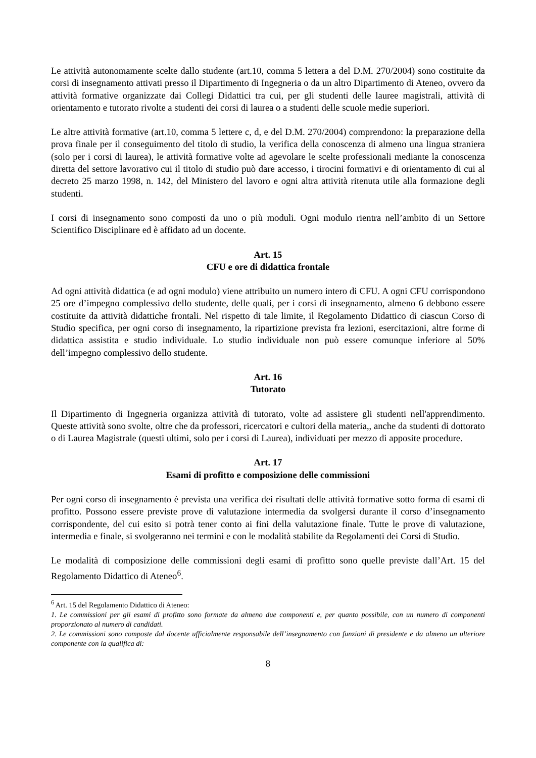Le attività autonomamente scelte dallo studente (art.10, comma 5 lettera a del D.M. 270/2004) sono costituite da corsi di insegnamento attivati presso il Dipartimento di Ingegneria o da un altro Dipartimento di Ateneo, ovvero da attività formative organizzate dai Collegi Didattici tra cui, per gli studenti delle lauree magistrali, attività di orientamento e tutorato rivolte a studenti dei corsi di laurea o a studenti delle scuole medie superiori.
Le altre attività formative (art.10, comma 5 lettere c, d, e del D.M. 270/2004) comprendono: la preparazione della prova finale per il conseguimento del titolo di studio, la verifica della conoscenza di almeno una lingua straniera (solo per i corsi di laurea), le attività formative volte ad agevolare le scelte professionali mediante la conoscenza diretta del settore lavorativo cui il titolo di studio può dare accesso, i tirocini formativi e di orientamento di cui al decreto 25 marzo 1998, n. 142, del Ministero del lavoro e ogni altra attività ritenuta utile alla formazione degli studenti.
I corsi di insegnamento sono composti da uno o più moduli. Ogni modulo rientra nell’ambito di un Settore Scientifico Disciplinare ed è affidato ad un docente.
Art. 15
CFU e ore di didattica frontale
Ad ogni attività didattica (e ad ogni modulo) viene attribuito un numero intero di CFU. A ogni CFU corrispondono 25 ore d’impegno complessivo dello studente, delle quali, per i corsi di insegnamento, almeno 6 debbono essere costituite da attività didattiche frontali. Nel rispetto di tale limite, il Regolamento Didattico di ciascun Corso di Studio specifica, per ogni corso di insegnamento, la ripartizione prevista fra lezioni, esercitazioni, altre forme di didattica assistita e studio individuale. Lo studio individuale non può essere comunque inferiore al 50% dell’impegno complessivo dello studente.
Art. 16
Tutorato
Il Dipartimento di Ingegneria organizza attività di tutorato, volte ad assistere gli studenti nell'apprendimento. Queste attività sono svolte, oltre che da professori, ricercatori e cultori della materia,, anche da studenti di dottorato o di Laurea Magistrale (questi ultimi, solo per i corsi di Laurea), individuati per mezzo di apposite procedure.
Art. 17
Esami di profitto e composizione delle commissioni
Per ogni corso di insegnamento è prevista una verifica dei risultati delle attività formative sotto forma di esami di profitto. Possono essere previste prove di valutazione intermedia da svolgersi durante il corso d’insegnamento corrispondente, del cui esito si potrà tener conto ai fini della valutazione finale. Tutte le prove di valutazione, intermedia e finale, si svolgeranno nei termini e con le modalità stabilite da Regolamenti dei Corsi di Studio.
Le modalità di composizione delle commissioni degli esami di profitto sono quelle previste dall’Art. 15 del Regolamento Didattico di Ateneo<sup>6</sup>.
<sup>6</sup> Art. 15 del Regolamento Didattico di Ateneo:
1. Le commissioni per gli esami di profitto sono formate da almeno due componenti e, per quanto possibile, con un numero di componenti proporzionato al numero di candidati.
2. Le commissioni sono composte dal docente ufficialmente responsabile dell’insegnamento con funzioni di presidente e da almeno un ulteriore componente con la qualifica di:
8